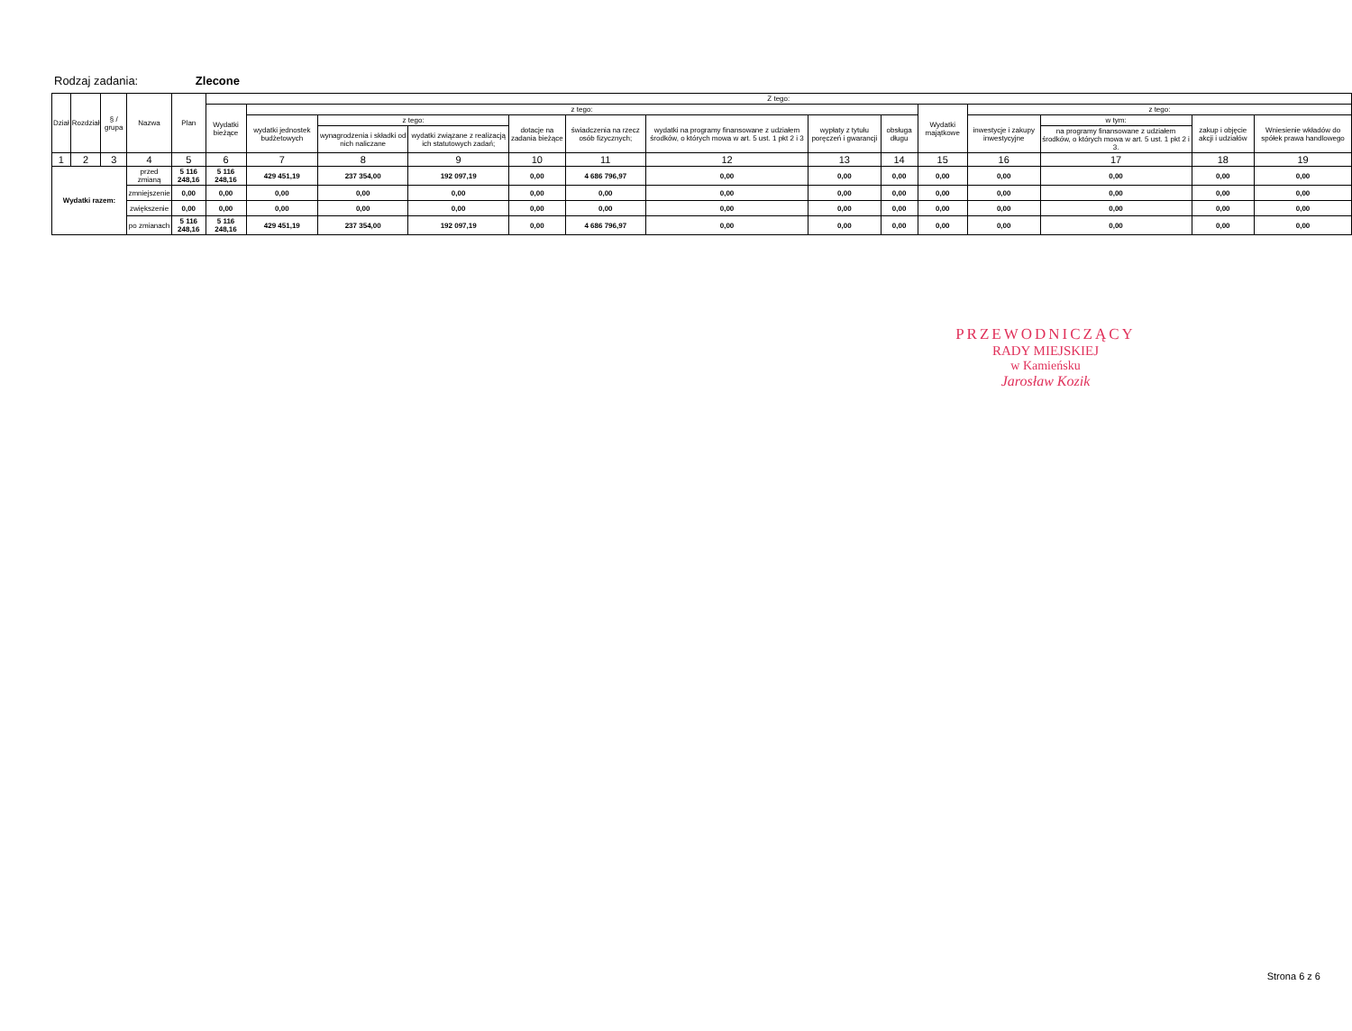Rodzaj zadania: Zlecone
| Dział | Rozdział | § / grupa | Nazwa | | Plan | Z tego: | | | | | | | | | | | | | |
| --- | --- | --- | --- | --- | --- | --- | --- | --- | --- | --- | --- | --- | --- | --- | --- | --- | --- | --- | --- |
| | | | | | | Wydatki bieżące | z tego: | | | | | | | | Wydatki majątkowe | z tego: | | | |
| | | | | | | | wydatki jednostek budżetowych | z tego: | | dotacje na zadania bieżące | świadczenia na rzecz osób fizycznych; | wydatki na programy finansowane z udziałem środków, o których mowa w art. 5 ust. 1 pkt 2 i 3 | wypłaty z tytułu poręczeń i gwarancji | obsługa długu | | inwestycje i zakupy inwestycyjne | w tym: | zakup i objęcie akcji i udziałów | Wniesienie wkładów do spółek prawa handlowego |
| | | | | | | | | wynagrodzenia i składki od nich naliczane | wydatki związane z realizacją ich statutowych zadań; | | | | | | | | na programy finansowane z udziałem środków, o których mowa w art. 5 ust. 1 pkt 2 i 3. | | |
| 1 | 2 | 3 | 4 | | 5 | 6 | 7 | 8 | 9 | 10 | 11 | 12 | 13 | 14 | 15 | 16 | 17 | 18 | 19 |
| Wydatki razem: | | | | przed zmianą | 5 116 248,16 | 5 116 248,16 | 429 451,19 | 237 354,00 | 192 097,19 | 0,00 | 4 686 796,97 | 0,00 | 0,00 | 0,00 | 0,00 | 0,00 | 0,00 | 0,00 | 0,00 |
| | | | | zmniejszenie | 0,00 | 0,00 | 0,00 | 0,00 | 0,00 | 0,00 | 0,00 | 0,00 | 0,00 | 0,00 | 0,00 | 0,00 | 0,00 | 0,00 | 0,00 |
| | | | | zwiększenie | 0,00 | 0,00 | 0,00 | 0,00 | 0,00 | 0,00 | 0,00 | 0,00 | 0,00 | 0,00 | 0,00 | 0,00 | 0,00 | 0,00 | 0,00 |
| | | | | po zmianach | 5 116 248,16 | 5 116 248,16 | 429 451,19 | 237 354,00 | 192 097,19 | 0,00 | 4 686 796,97 | 0,00 | 0,00 | 0,00 | 0,00 | 0,00 | 0,00 | 0,00 | 0,00 |
PRZEWODNICZĄCY
RADY MIEJSKIEJ
w Kamieńsku
Jarosław Kozik
Strona 6 z 6